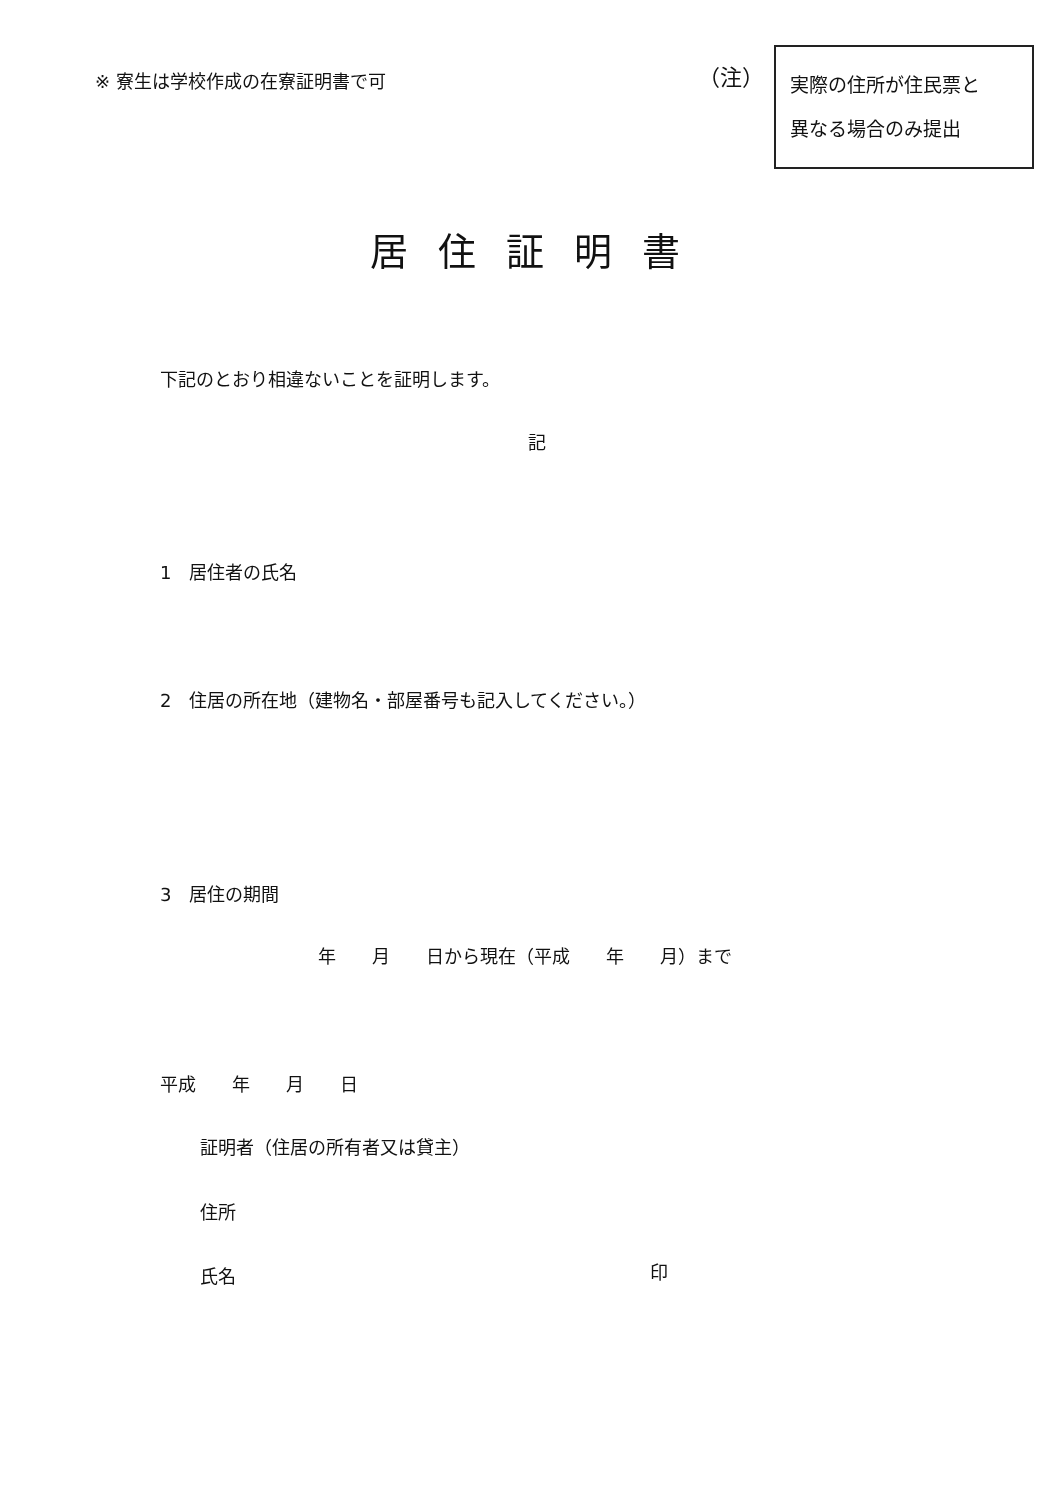※ 寮生は学校作成の在寮証明書で可
（注）
実際の住所が住民票と
異なる場合のみ提出
居住証明書
下記のとおり相違ないことを証明します。
記
1　居住者の氏名
2　住居の所在地（建物名・部屋番号も記入してください。）
3　居住の期間
年　　月　　日から現在（平成　　年　　月）まで
平成　　年　　月　　日
証明者（住居の所有者又は貸主）
住所
氏名 印